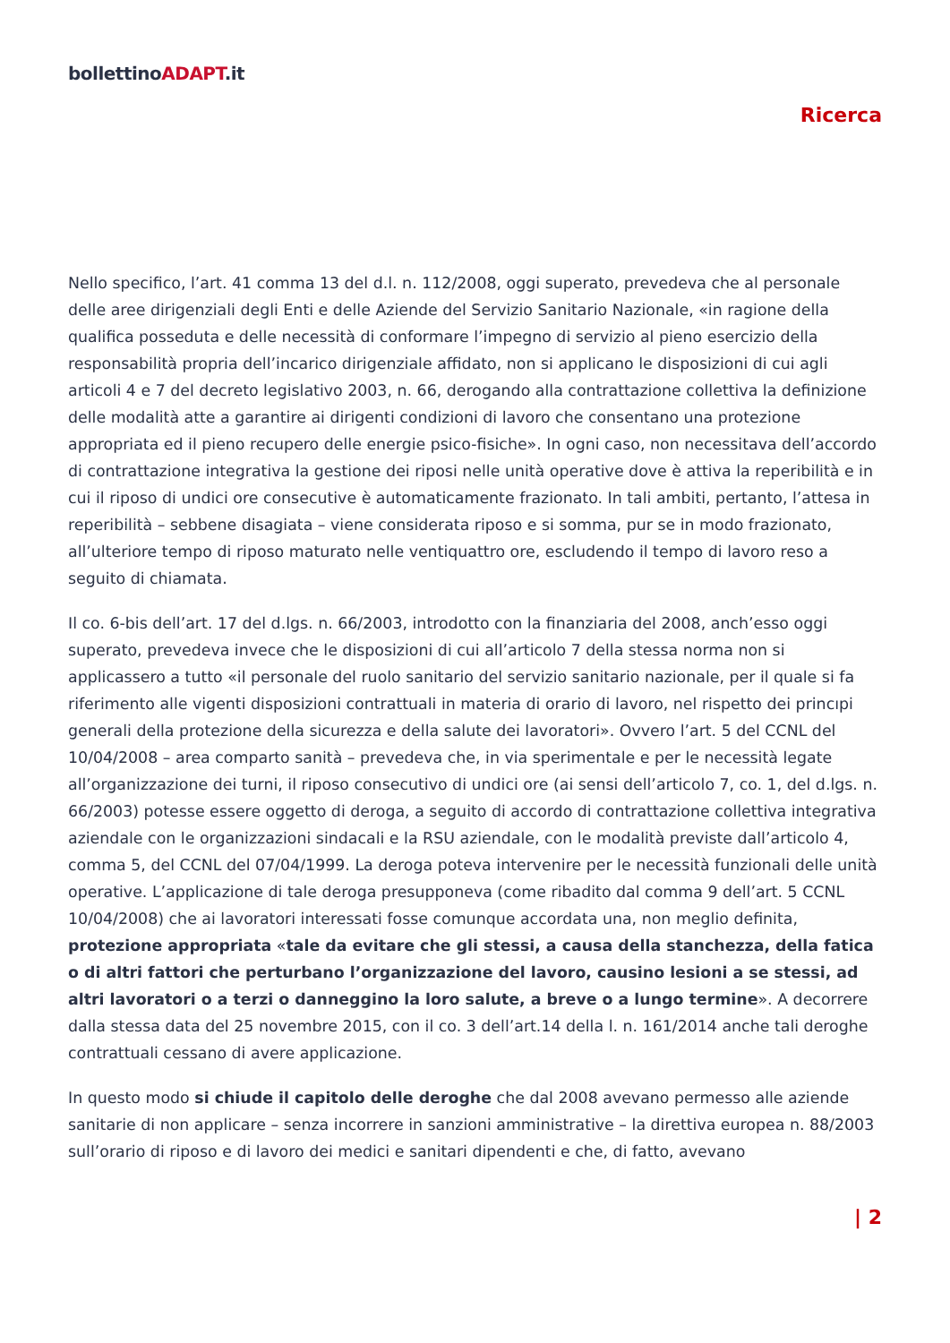bollettinoADAPT.it
Ricerca
Nello specifico, l’art. 41 comma 13 del d.l. n. 112/2008, oggi superato, prevedeva che al personale delle aree dirigenziali degli Enti e delle Aziende del Servizio Sanitario Nazionale, «in ragione della qualifica posseduta e delle necessità di conformare l’impegno di servizio al pieno esercizio della responsabilità propria dell’incarico dirigenziale affidato, non si applicano le disposizioni di cui agli articoli 4 e 7 del decreto legislativo 2003, n. 66, derogando alla contrattazione collettiva la definizione delle modalità atte a garantire ai dirigenti condizioni di lavoro che consentano una protezione appropriata ed il pieno recupero delle energie psico-fisiche». In ogni caso, non necessitava dell’accordo di contrattazione integrativa la gestione dei riposi nelle unità operative dove è attiva la reperibilità e in cui il riposo di undici ore consecutive è automaticamente frazionato. In tali ambiti, pertanto, l’attesa in reperibilità – sebbene disagiata – viene considerata riposo e si somma, pur se in modo frazionato, all’ulteriore tempo di riposo maturato nelle ventiquattro ore, escludendo il tempo di lavoro reso a seguito di chiamata.
Il co. 6-bis dell’art. 17 del d.lgs. n. 66/2003, introdotto con la finanziaria del 2008, anch’esso oggi superato, prevedeva invece che le disposizioni di cui all’articolo 7 della stessa norma non si applicassero a tutto «il personale del ruolo sanitario del servizio sanitario nazionale, per il quale si fa riferimento alle vigenti disposizioni contrattuali in materia di orario di lavoro, nel rispetto dei princıpi generali della protezione della sicurezza e della salute dei lavoratori». Ovvero l’art. 5 del CCNL del 10/04/2008 – area comparto sanità – prevedeva che, in via sperimentale e per le necessità legate all’organizzazione dei turni, il riposo consecutivo di undici ore (ai sensi dell’articolo 7, co. 1, del d.lgs. n. 66/2003) potesse essere oggetto di deroga, a seguito di accordo di contrattazione collettiva integrativa aziendale con le organizzazioni sindacali e la RSU aziendale, con le modalità previste dall’articolo 4, comma 5, del CCNL del 07/04/1999. La deroga poteva intervenire per le necessità funzionali delle unità operative. L’applicazione di tale deroga presupponeva (come ribadito dal comma 9 dell’art. 5 CCNL 10/04/2008) che ai lavoratori interessati fosse comunque accordata una, non meglio definita, protezione appropriata «tale da evitare che gli stessi, a causa della stanchezza, della fatica o di altri fattori che perturbano l’organizzazione del lavoro, causino lesioni a se stessi, ad altri lavoratori o a terzi o danneggino la loro salute, a breve o a lungo termine». A decorrere dalla stessa data del 25 novembre 2015, con il co. 3 dell’art.14 della l. n. 161/2014 anche tali deroghe contrattuali cessano di avere applicazione.
In questo modo si chiude il capitolo delle deroghe che dal 2008 avevano permesso alle aziende sanitarie di non applicare – senza incorrere in sanzioni amministrative – la direttiva europea n. 88/2003 sull’orario di riposo e di lavoro dei medici e sanitari dipendenti e che, di fatto, avevano
| 2